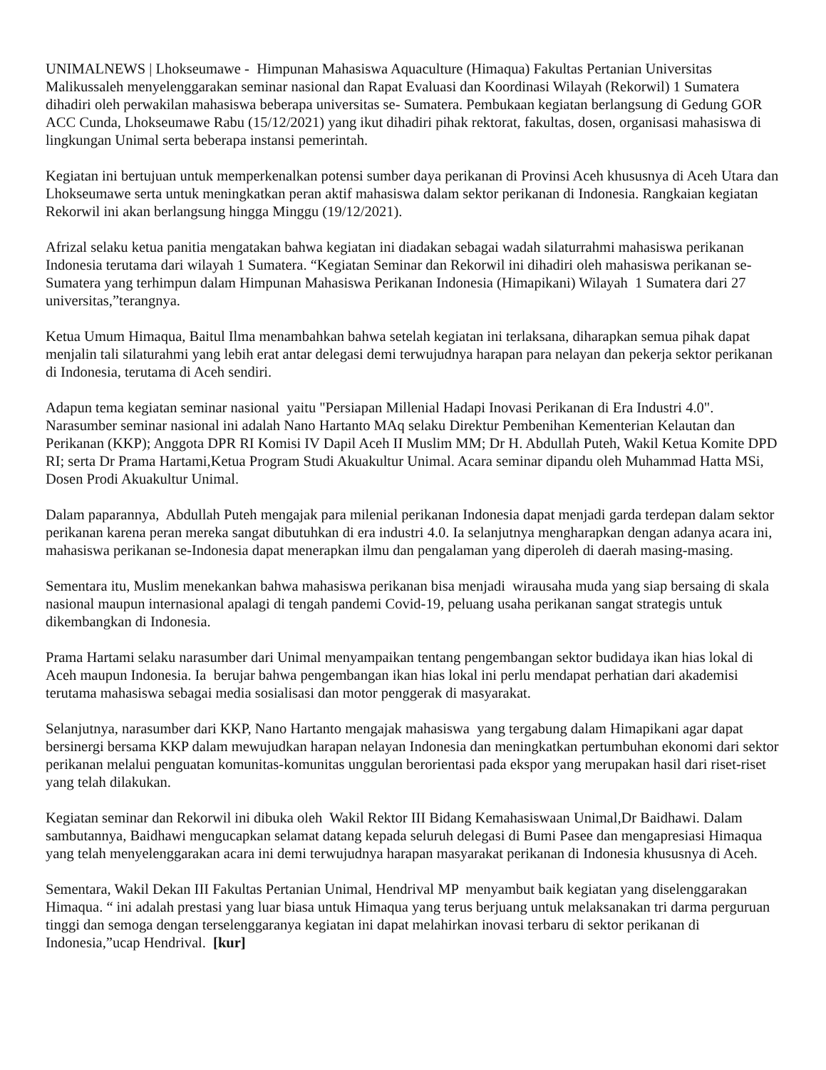UNIMALNEWS | Lhokseumawe - Himpunan Mahasiswa Aquaculture (Himaqua) Fakultas Pertanian Universitas Malikussaleh menyelenggarakan seminar nasional dan Rapat Evaluasi dan Koordinasi Wilayah (Rekorwil) 1 Sumatera dihadiri oleh perwakilan mahasiswa beberapa universitas se- Sumatera. Pembukaan kegiatan berlangsung di Gedung GOR ACC Cunda, Lhokseumawe Rabu (15/12/2021) yang ikut dihadiri pihak rektorat, fakultas, dosen, organisasi mahasiswa di lingkungan Unimal serta beberapa instansi pemerintah.
Kegiatan ini bertujuan untuk memperkenalkan potensi sumber daya perikanan di Provinsi Aceh khususnya di Aceh Utara dan Lhokseumawe serta untuk meningkatkan peran aktif mahasiswa dalam sektor perikanan di Indonesia. Rangkaian kegiatan Rekorwil ini akan berlangsung hingga Minggu (19/12/2021).
Afrizal selaku ketua panitia mengatakan bahwa kegiatan ini diadakan sebagai wadah silaturrahmi mahasiswa perikanan Indonesia terutama dari wilayah 1 Sumatera. “Kegiatan Seminar dan Rekorwil ini dihadiri oleh mahasiswa perikanan se-Sumatera yang terhimpun dalam Himpunan Mahasiswa Perikanan Indonesia (Himapikani) Wilayah 1 Sumatera dari 27 universitas,”terangnya.
Ketua Umum Himaqua, Baitul Ilma menambahkan bahwa setelah kegiatan ini terlaksana, diharapkan semua pihak dapat menjalin tali silaturahmi yang lebih erat antar delegasi demi terwujudnya harapan para nelayan dan pekerja sektor perikanan di Indonesia, terutama di Aceh sendiri.
Adapun tema kegiatan seminar nasional yaitu "Persiapan Millenial Hadapi Inovasi Perikanan di Era Industri 4.0". Narasumber seminar nasional ini adalah Nano Hartanto MAq selaku Direktur Pembenihan Kementerian Kelautan dan Perikanan (KKP); Anggota DPR RI Komisi IV Dapil Aceh II Muslim MM; Dr H. Abdullah Puteh, Wakil Ketua Komite DPD RI; serta Dr Prama Hartami,Ketua Program Studi Akuakultur Unimal. Acara seminar dipandu oleh Muhammad Hatta MSi, Dosen Prodi Akuakultur Unimal.
Dalam paparannya, Abdullah Puteh mengajak para milenial perikanan Indonesia dapat menjadi garda terdepan dalam sektor perikanan karena peran mereka sangat dibutuhkan di era industri 4.0. Ia selanjutnya mengharapkan dengan adanya acara ini, mahasiswa perikanan se-Indonesia dapat menerapkan ilmu dan pengalaman yang diperoleh di daerah masing-masing.
Sementara itu, Muslim menekankan bahwa mahasiswa perikanan bisa menjadi wirausaha muda yang siap bersaing di skala nasional maupun internasional apalagi di tengah pandemi Covid-19, peluang usaha perikanan sangat strategis untuk dikembangkan di Indonesia.
Prama Hartami selaku narasumber dari Unimal menyampaikan tentang pengembangan sektor budidaya ikan hias lokal di Aceh maupun Indonesia. Ia berujar bahwa pengembangan ikan hias lokal ini perlu mendapat perhatian dari akademisi terutama mahasiswa sebagai media sosialisasi dan motor penggerak di masyarakat.
Selanjutnya, narasumber dari KKP, Nano Hartanto mengajak mahasiswa yang tergabung dalam Himapikani agar dapat bersinergi bersama KKP dalam mewujudkan harapan nelayan Indonesia dan meningkatkan pertumbuhan ekonomi dari sektor perikanan melalui penguatan komunitas-komunitas unggulan berorientasi pada ekspor yang merupakan hasil dari riset-riset yang telah dilakukan.
Kegiatan seminar dan Rekorwil ini dibuka oleh Wakil Rektor III Bidang Kemahasiswaan Unimal,Dr Baidhawi. Dalam sambutannya, Baidhawi mengucapkan selamat datang kepada seluruh delegasi di Bumi Pasee dan mengapresiasi Himaqua yang telah menyelenggarakan acara ini demi terwujudnya harapan masyarakat perikanan di Indonesia khususnya di Aceh.
Sementara, Wakil Dekan III Fakultas Pertanian Unimal, Hendrival MP menyambut baik kegiatan yang diselenggarakan Himaqua. “ ini adalah prestasi yang luar biasa untuk Himaqua yang terus berjuang untuk melaksanakan tri darma perguruan tinggi dan semoga dengan terselenggaranya kegiatan ini dapat melahirkan inovasi terbaru di sektor perikanan di Indonesia,”ucap Hendrival. [kur]